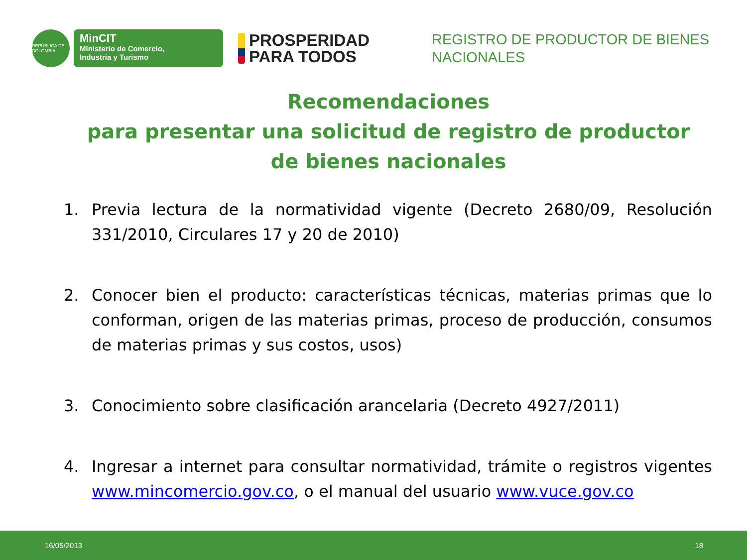REPÚBLICA DE COLOMBIA
MinCIT
Ministerio de Comercio,
Industria y Turismo
PROSPERIDAD
PARA TODOS
REGISTRO DE PRODUCTOR DE BIENES NACIONALES
Recomendaciones
para presentar una solicitud de registro de productor
de bienes nacionales
1. Previa lectura de la normatividad vigente (Decreto 2680/09, Resolución 331/2010, Circulares 17 y 20 de 2010)
2. Conocer bien el producto: características técnicas, materias primas que lo conforman, origen de las materias primas, proceso de producción, consumos de materias primas y sus costos, usos)
3. Conocimiento sobre clasificación arancelaria (Decreto 4927/2011)
4. Ingresar a internet para consultar normatividad, trámite o registros vigentes www.mincomercio.gov.co, o el manual del usuario www.vuce.gov.co
16/05/2013 18